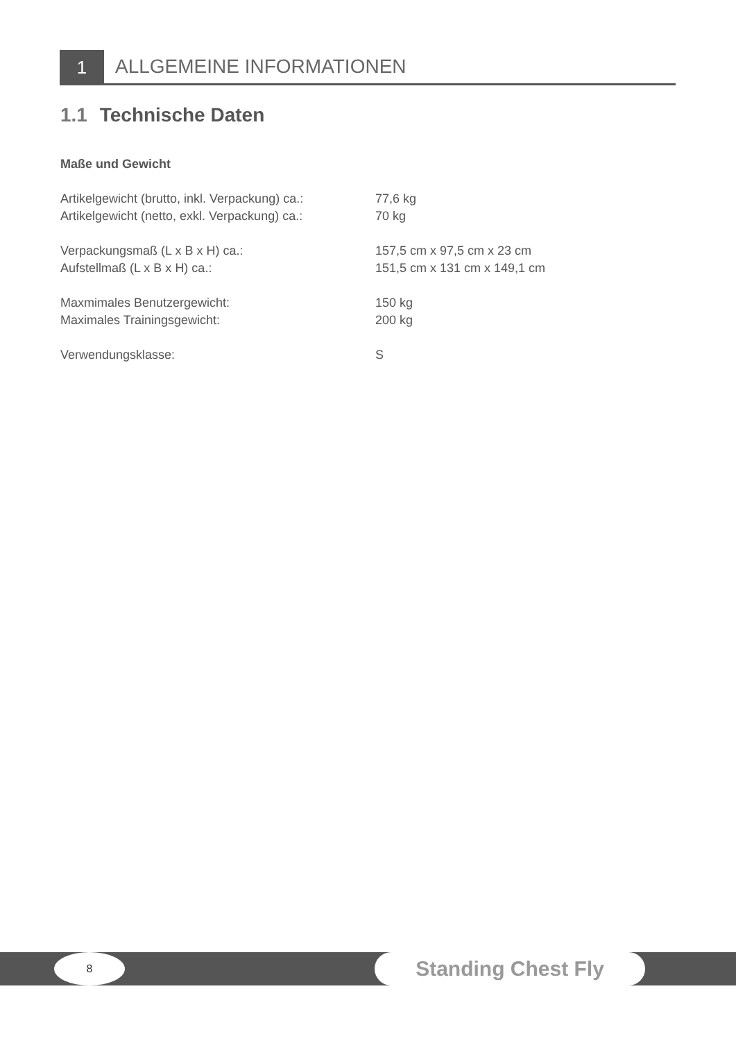1
ALLGEMEINE INFORMATIONEN
1.1 Technische Daten
Maße und Gewicht
| Artikelgewicht (brutto, inkl. Verpackung) ca.: | 77,6 kg |
| Artikelgewicht (netto, exkl. Verpackung) ca.: | 70 kg |
| Verpackungsmaß (L x B x H) ca.: | 157,5 cm x 97,5 cm x 23 cm |
| Aufstellmaß (L x B x H) ca.: | 151,5 cm x 131 cm x 149,1 cm |
| Maxmimales Benutzergewicht: | 150 kg |
| Maximales Trainingsgewicht: | 200 kg |
| Verwendungsklasse: | S |
8 Standing Chest Fly